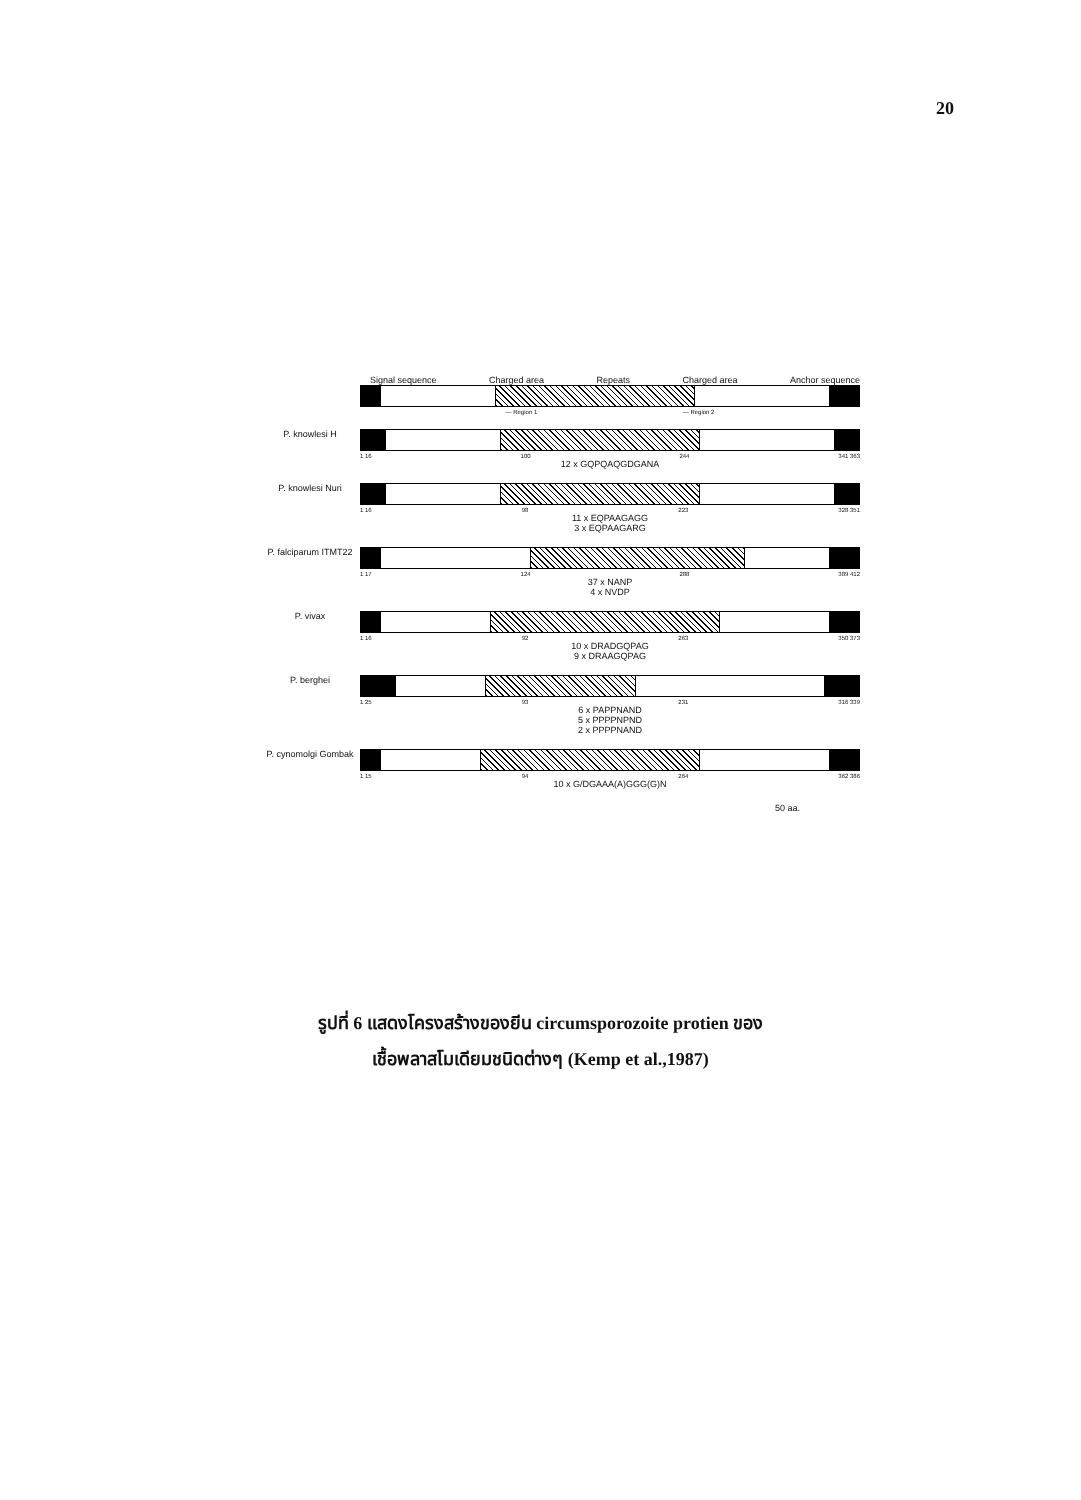20
Signal sequence Charged area Repeats Charged area Anchor sequence
— Region 1 — Region 2
P. knowlesi H
1 16 100 244 341 363
12 x GQPQAQGDGANA
P. knowlesi Nuri
1 16 98 223 328 351
11 x EQPAAGAGG
3 x EQPAAGARG
P. falciparum ITMT22
1 17 124 288 389 412
37 x NANP
4 x NVDP
P. vivax
1 16 92 263 350 373
10 x DRADGQPAG
9 x DRAAGQPAG
P. berghei
1 25 93 231 316 339
6 x PAPPNAND
5 x PPPPNPND
2 x PPPPNAND
P. cynomolgi Gombak
1 15 94 264 362 386
10 x G/DGAAA(A)GGG(G)N
50 aa.
รูปที่ 6 แสดงโครงสร้างของยีน circumsporozoite protien ของ
เชื้อพลาสโมเดียมชนิดต่างๆ (Kemp et al.,1987)